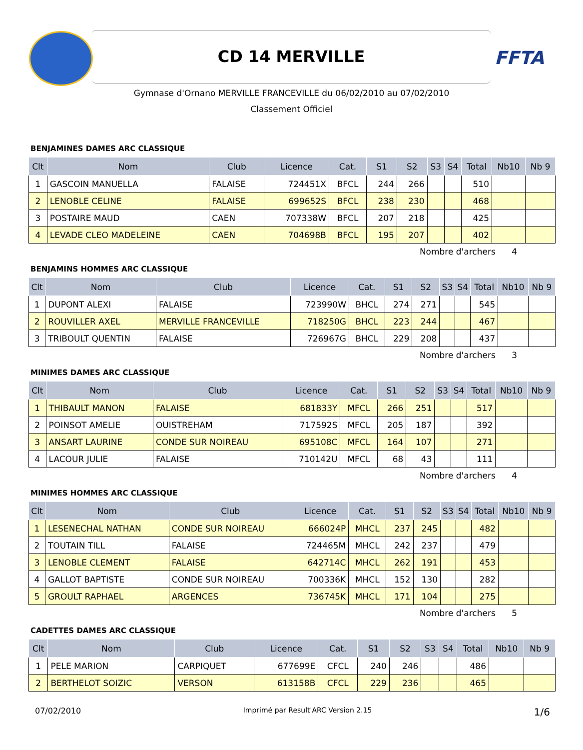CD 14 MERVILLE
FFTA
Gymnase d'Ornano MERVILLE FRANCEVILLE du 06/02/2010 au 07/02/2010
Classement Officiel
BENJAMINES DAMES ARC CLASSIQUE
| Clt | Nom | Club | Licence | Cat. | S1 | S2 | S3 | S4 | Total | Nb10 | Nb 9 |
| --- | --- | --- | --- | --- | --- | --- | --- | --- | --- | --- | --- |
| 1 | GASCOIN MANUELLA | FALAISE | 724451X | BFCL | 244 | 266 | | | 510 | | |
| 2 | LENOBLE CELINE | FALAISE | 699652S | BFCL | 238 | 230 | | | 468 | | |
| 3 | POSTAIRE MAUD | CAEN | 707338W | BFCL | 207 | 218 | | | 425 | | |
| 4 | LEVADE CLEO MADELEINE | CAEN | 704698B | BFCL | 195 | 207 | | | 402 | | |
Nombre d'archers 4
BENJAMINS HOMMES ARC CLASSIQUE
| Clt | Nom | Club | Licence | Cat. | S1 | S2 | S3 | S4 | Total | Nb10 | Nb 9 |
| --- | --- | --- | --- | --- | --- | --- | --- | --- | --- | --- | --- |
| 1 | DUPONT ALEXI | FALAISE | 723990W | BHCL | 274 | 271 | | | 545 | | |
| 2 | ROUVILLER AXEL | MERVILLE FRANCEVILLE | 718250G | BHCL | 223 | 244 | | | 467 | | |
| 3 | TRIBOULT QUENTIN | FALAISE | 726967G | BHCL | 229 | 208 | | | 437 | | |
Nombre d'archers 3
MINIMES DAMES ARC CLASSIQUE
| Clt | Nom | Club | Licence | Cat. | S1 | S2 | S3 | S4 | Total | Nb10 | Nb 9 |
| --- | --- | --- | --- | --- | --- | --- | --- | --- | --- | --- | --- |
| 1 | THIBAULT MANON | FALAISE | 681833Y | MFCL | 266 | 251 | | | 517 | | |
| 2 | POINSOT AMELIE | OUISTREHAM | 717592S | MFCL | 205 | 187 | | | 392 | | |
| 3 | ANSART LAURINE | CONDE SUR NOIREAU | 695108C | MFCL | 164 | 107 | | | 271 | | |
| 4 | LACOUR JULIE | FALAISE | 710142U | MFCL | 68 | 43 | | | 111 | | |
Nombre d'archers 4
MINIMES HOMMES ARC CLASSIQUE
| Clt | Nom | Club | Licence | Cat. | S1 | S2 | S3 | S4 | Total | Nb10 | Nb 9 |
| --- | --- | --- | --- | --- | --- | --- | --- | --- | --- | --- | --- |
| 1 | LESENECHAL NATHAN | CONDE SUR NOIREAU | 666024P | MHCL | 237 | 245 | | | 482 | | |
| 2 | TOUTAIN TILL | FALAISE | 724465M | MHCL | 242 | 237 | | | 479 | | |
| 3 | LENOBLE CLEMENT | FALAISE | 642714C | MHCL | 262 | 191 | | | 453 | | |
| 4 | GALLOT BAPTISTE | CONDE SUR NOIREAU | 700336K | MHCL | 152 | 130 | | | 282 | | |
| 5 | GROULT RAPHAEL | ARGENCES | 736745K | MHCL | 171 | 104 | | | 275 | | |
Nombre d'archers 5
CADETTES DAMES ARC CLASSIQUE
| Clt | Nom | Club | Licence | Cat. | S1 | S2 | S3 | S4 | Total | Nb10 | Nb 9 |
| --- | --- | --- | --- | --- | --- | --- | --- | --- | --- | --- | --- |
| 1 | PELE MARION | CARPIQUET | 677699E | CFCL | 240 | 246 | | | 486 | | |
| 2 | BERTHELOT SOIZIC | VERSON | 613158B | CFCL | 229 | 236 | | | 465 | | |
07/02/2010 Imprimé par Result'ARC Version 2.15 1/6